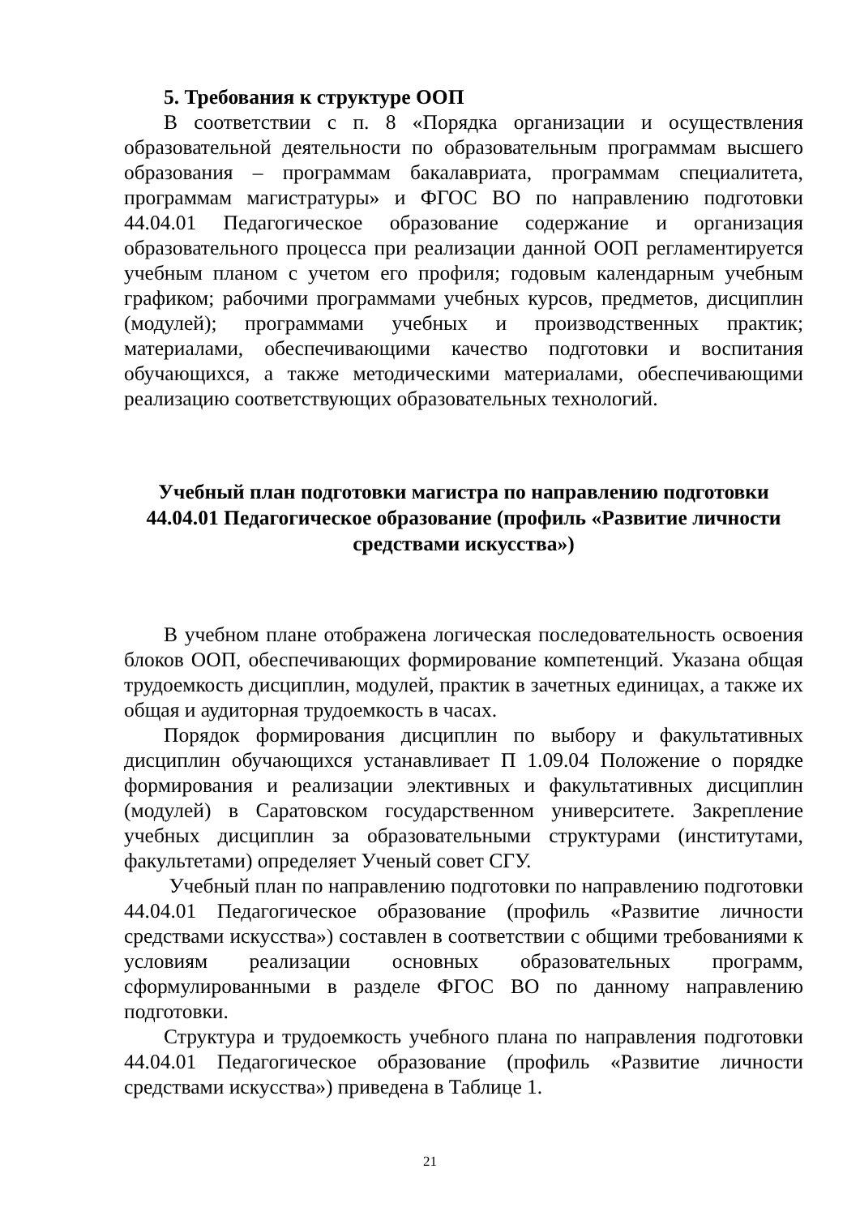5. Требования к структуре ООП
В соответствии с п. 8 «Порядка организации и осуществления образовательной деятельности по образовательным программам высшего образования – программам бакалавриата, программам специалитета, программам магистратуры» и ФГОС ВО по направлению подготовки 44.04.01 Педагогическое образование содержание и организация образовательного процесса при реализации данной ООП регламентируется учебным планом с учетом его профиля; годовым календарным учебным графиком; рабочими программами учебных курсов, предметов, дисциплин (модулей); программами учебных и производственных практик; материалами, обеспечивающими качество подготовки и воспитания обучающихся, а также методическими материалами, обеспечивающими реализацию соответствующих образовательных технологий.
Учебный план подготовки магистра по направлению подготовки
44.04.01 Педагогическое образование (профиль «Развитие личности средствами искусства»)
В учебном плане отображена логическая последовательность освоения блоков ООП, обеспечивающих формирование компетенций. Указана общая трудоемкость дисциплин, модулей, практик в зачетных единицах, а также их общая и аудиторная трудоемкость в часах.
Порядок формирования дисциплин по выбору и факультативных дисциплин обучающихся устанавливает П 1.09.04 Положение о порядке формирования и реализации элективных и факультативных дисциплин (модулей) в Саратовском государственном университете. Закрепление учебных дисциплин за образовательными структурами (институтами, факультетами) определяет Ученый совет СГУ.
Учебный план по направлению подготовки по направлению подготовки 44.04.01 Педагогическое образование (профиль «Развитие личности средствами искусства») составлен в соответствии с общими требованиями к условиям реализации основных образовательных программ, сформулированными в разделе ФГОС ВО по данному направлению подготовки.
Структура и трудоемкость учебного плана по направления подготовки 44.04.01 Педагогическое образование (профиль «Развитие личности средствами искусства») приведена в Таблице 1.
21